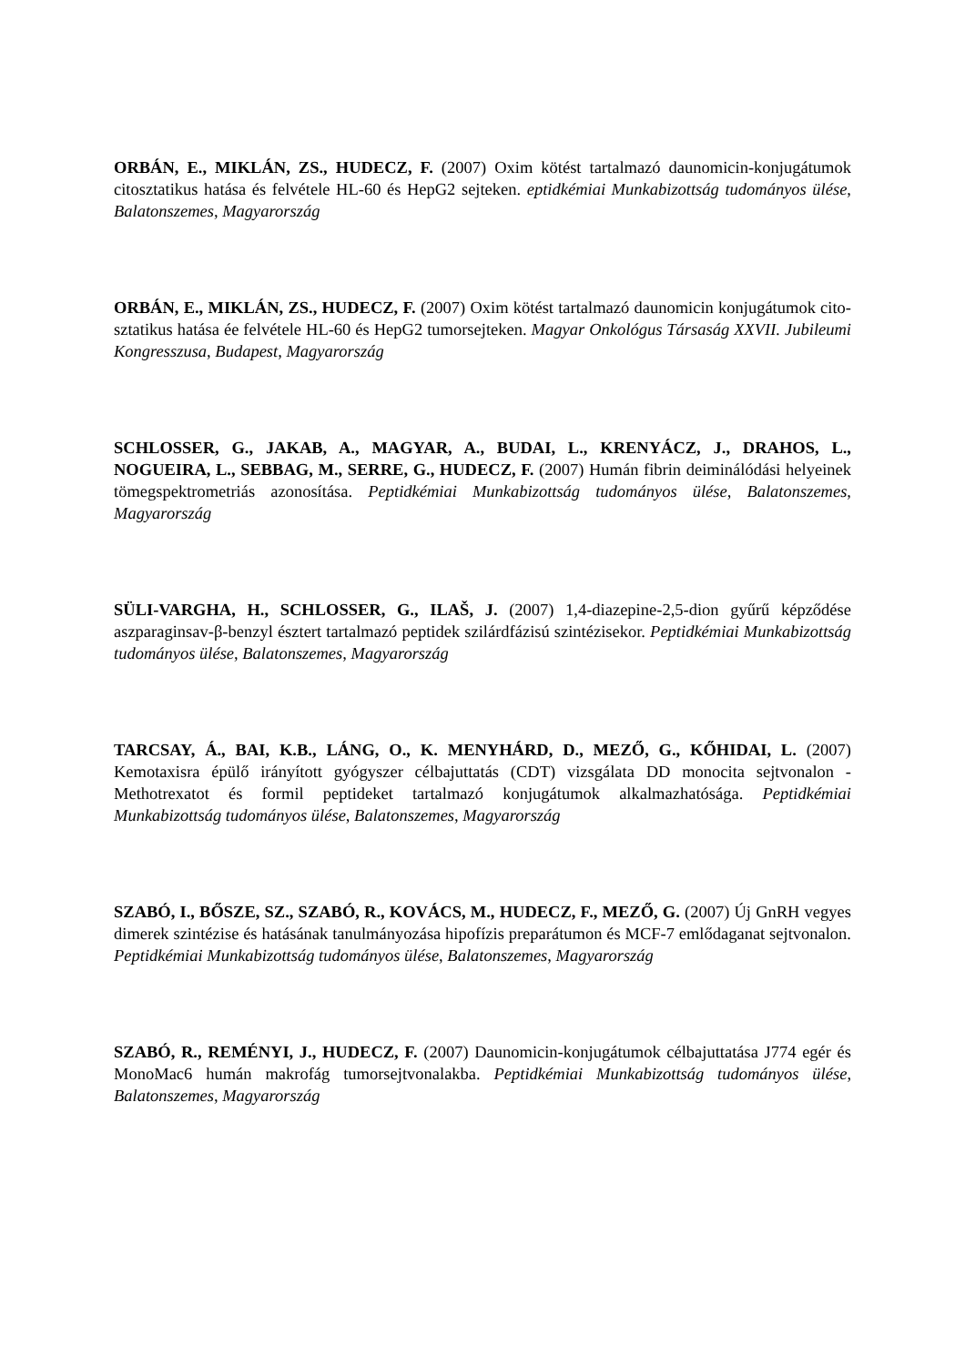ORBÁN, E., MIKLÁN, ZS., HUDECZ, F. (2007) Oxim kötést tartalmazó daunomicin-konjugátumok citosztatikus hatása és felvétele HL-60 és HepG2 sejteken. eptidkémiai Munkabizottság tudományos ülése, Balatonszemes, Magyarország
ORBÁN, E., MIKLÁN, ZS., HUDECZ, F. (2007) Oxim kötést tartalmazó daunomicin konjugátumok cito-sztatikus hatása ée felvétele HL-60 és HepG2 tumorsejteken. Magyar Onkológus Társaság XXVII. Jubileumi Kongresszusa, Budapest, Magyarország
SCHLOSSER, G., JAKAB, A., MAGYAR, A., BUDAI, L., KRENYÁCZ, J., DRAHOS, L., NOGUEIRA, L., SEBBAG, M., SERRE, G., HUDECZ, F. (2007) Humán fibrin deiminálódási helyeinek tömegspektrometriás azonosítása. Peptidkémiai Munkabizottság tudományos ülése, Balatonszemes, Magyarország
SÜLI-VARGHA, H., SCHLOSSER, G., ILAŠ, J. (2007) 1,4-diazepine-2,5-dion gyűrű képződése aszparaginsav-β-benzyl észtert tartalmazó peptidek szilárdfázisú szintézisekor. Peptidkémiai Munkabizottság tudományos ülése, Balatonszemes, Magyarország
TARCSAY, Á., BAI, K.B., LÁNG, O., K. MENYHÁRD, D., MEZŐ, G., KŐHIDAI, L. (2007) Kemotaxisra épülő irányított gyógyszer célbajuttatás (CDT) vizsgálata DD monocita sejtvonalon - Methotrexatot és formil peptideket tartalmazó konjugátumok alkalmazhatósága. Peptidkémiai Munkabizottság tudományos ülése, Balatonszemes, Magyarország
SZABÓ, I., BŐSZE, SZ., SZABÓ, R., KOVÁCS, M., HUDECZ, F., MEZŐ, G. (2007) Új GnRH vegyes dimerek szintézise és hatásának tanulmányozása hipofízis preparátumon és MCF-7 emlődaganat sejtvonalon. Peptidkémiai Munkabizottság tudományos ülése, Balatonszemes, Magyarország
SZABÓ, R., REMÉNYI, J., HUDECZ, F. (2007) Daunomicin-konjugátumok célbajuttatása J774 egér és MonoMac6 humán makrofág tumorsejtvonalakba. Peptidkémiai Munkabizottság tudományos ülése, Balatonszemes, Magyarország